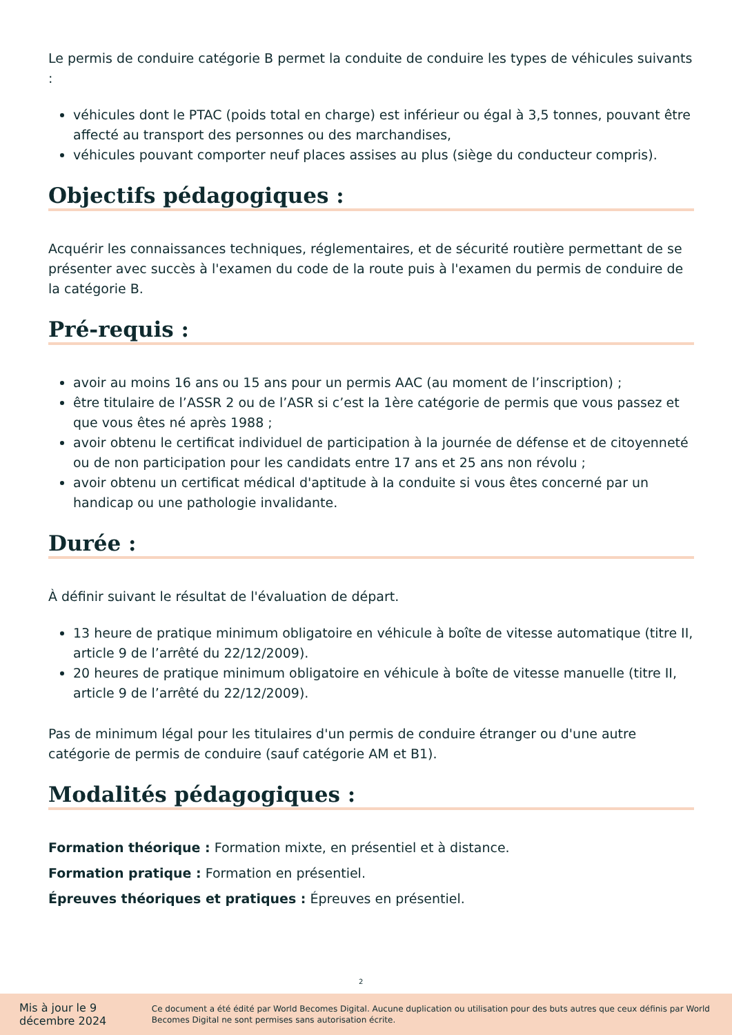Le permis de conduire catégorie B permet la conduite de conduire les types de véhicules suivants :
véhicules dont le PTAC (poids total en charge) est inférieur ou égal à 3,5 tonnes, pouvant être affecté au transport des personnes ou des marchandises,
véhicules pouvant comporter neuf places assises au plus (siège du conducteur compris).
Objectifs pédagogiques :
Acquérir les connaissances techniques, réglementaires, et de sécurité routière permettant de se présenter avec succès à l'examen du code de la route puis à l'examen du permis de conduire de la catégorie B.
Pré-requis :
avoir au moins 16 ans ou 15 ans pour un permis AAC (au moment de l’inscription) ;
être titulaire de l’ASSR 2 ou de l’ASR si c’est la 1ère catégorie de permis que vous passez et que vous êtes né après 1988 ;
avoir obtenu le certificat individuel de participation à la journée de défense et de citoyenneté ou de non participation pour les candidats entre 17 ans et 25 ans non révolu ;
avoir obtenu un certificat médical d'aptitude à la conduite si vous êtes concerné par un handicap ou une pathologie invalidante.
Durée :
À définir suivant le résultat de l'évaluation de départ.
13 heure de pratique minimum obligatoire en véhicule à boîte de vitesse automatique (titre II, article 9 de l’arrêté du 22/12/2009).
20 heures de pratique minimum obligatoire en véhicule à boîte de vitesse manuelle (titre II, article 9 de l’arrêté du 22/12/2009).
Pas de minimum légal pour les titulaires d'un permis de conduire étranger ou d'une autre catégorie de permis de conduire (sauf catégorie AM et B1).
Modalités pédagogiques :
Formation théorique : Formation mixte, en présentiel et à distance.
Formation pratique : Formation en présentiel.
Épreuves théoriques et pratiques : Épreuves en présentiel.
2
Mis à jour le 9 décembre 2024 Ce document a été édité par World Becomes Digital. Aucune duplication ou utilisation pour des buts autres que ceux définis par World Becomes Digital ne sont permises sans autorisation écrite.